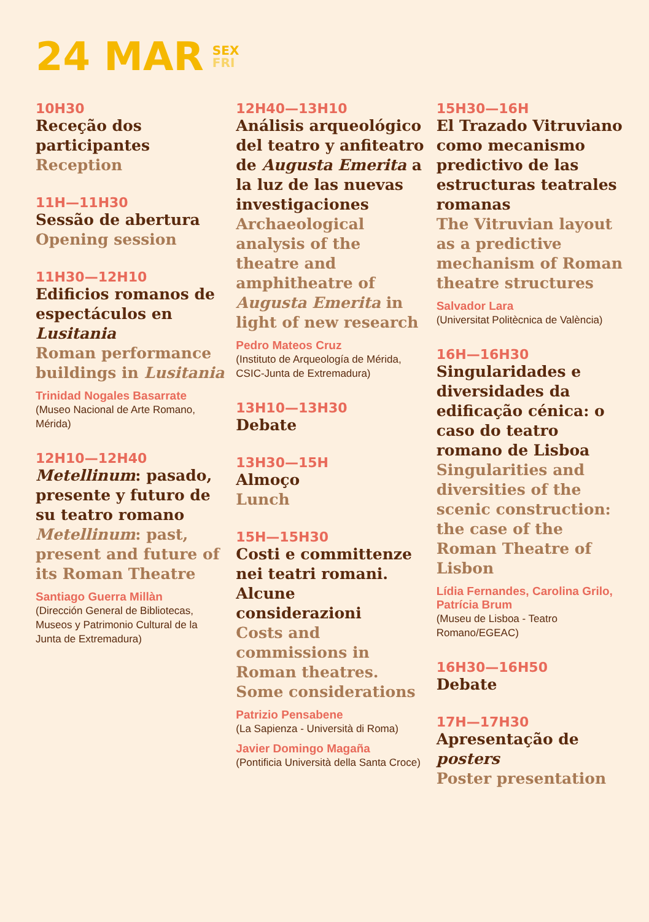24 MAR SEX
FRI
10H30
Receção dos participantes
Reception
11H—11H30
Sessão de abertura
Opening session
11H30—12H10
Edificios romanos de espectáculos en Lusitania
Roman performance buildings in Lusitania
Trinidad Nogales Basarrate
(Museo Nacional de Arte Romano, Mérida)
12H10—12H40
Metellinum: pasado, presente y futuro de su teatro romano
Metellinum: past, present and future of its Roman Theatre
Santiago Guerra Millàn
(Dirección General de Bibliotecas, Museos y Patrimonio Cultural de la Junta de Extremadura)
12H40—13H10
Análisis arqueológico del teatro y anfiteatro de Augusta Emerita a la luz de las nuevas investigaciones
Archaeological analysis of the theatre and amphitheatre of Augusta Emerita in light of new research
Pedro Mateos Cruz
(Instituto de Arqueología de Mérida, CSIC-Junta de Extremadura)
13H10—13H30
Debate
13H30—15H
Almoço
Lunch
15H—15H30
Costi e committenze nei teatri romani. Alcune considerazioni
Costs and commissions in Roman theatres. Some considerations
Patrizio Pensabene
(La Sapienza - Università di Roma)
Javier Domingo Magaña
(Pontificia Università della Santa Croce)
15H30—16H
El Trazado Vitruviano como mecanismo predictivo de las estructuras teatrales romanas
The Vitruvian layout as a predictive mechanism of Roman theatre structures
Salvador Lara
(Universitat Politècnica de València)
16H—16H30
Singularidades e diversidades da edificação cénica: o caso do teatro romano de Lisboa
Singularities and diversities of the scenic construction: the case of the Roman Theatre of Lisbon
Lídia Fernandes, Carolina Grilo, Patrícia Brum
(Museu de Lisboa - Teatro Romano/EGEAC)
16H30—16H50
Debate
17H—17H30
Apresentação de posters
Poster presentation